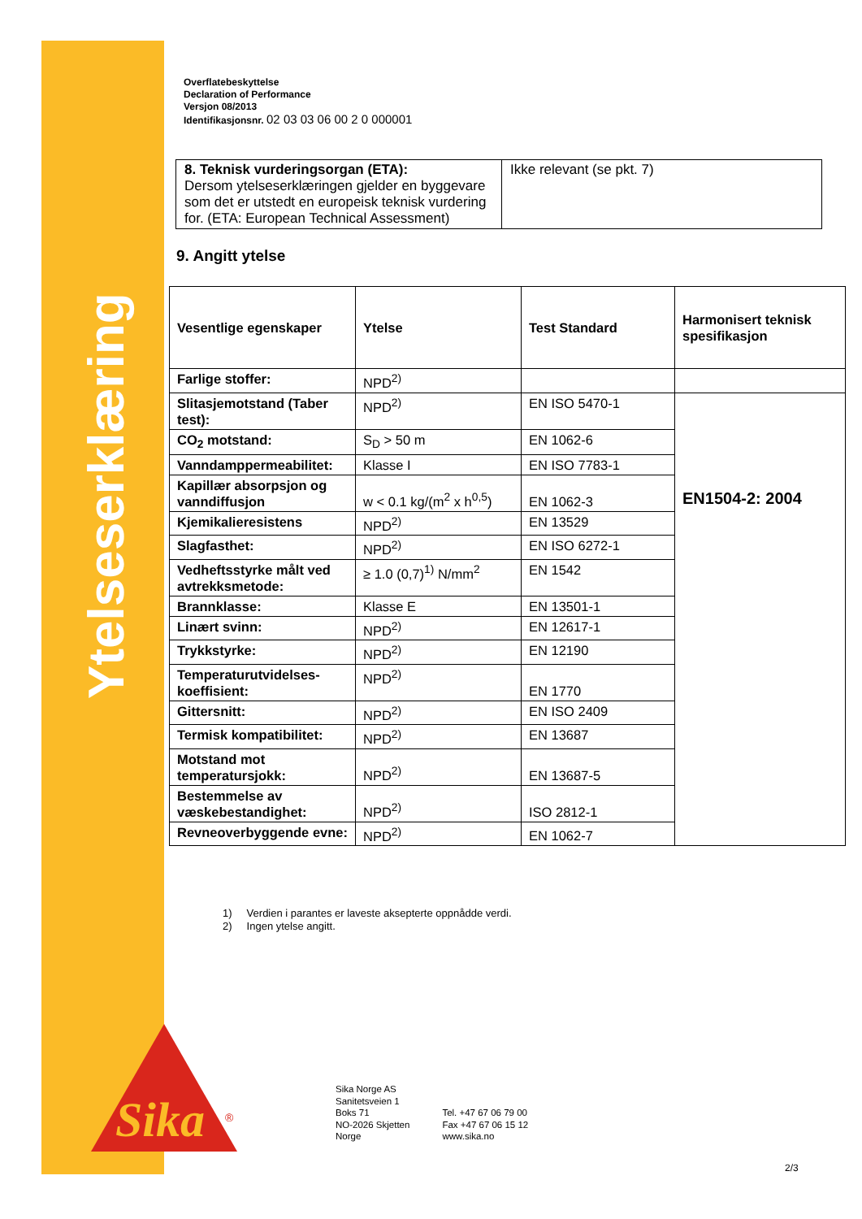Ytelseserklæring
Sika
®
Overflatebeskyttelse
Declaration of Performance
Versjon 08/2013
Identifikasjonsnr. 02 03 03 06 00 2 0 000001
| 8. Teknisk vurderingsorgan (ETA): Dersom ytelseserklæringen gjelder en byggevare som det er utstedt en europeisk teknisk vurdering for. (ETA: European Technical Assessment) | Ikke relevant (se pkt. 7) |
9. Angitt ytelse
| Vesentlige egenskaper | Ytelse | Test Standard | Harmonisert teknisk spesifikasjon |
| --- | --- | --- | --- |
| Farlige stoffer: | NPD<sup>2)</sup> | | |
| Slitasjemotstand (Taber test): | NPD<sup>2)</sup> | EN ISO 5470-1 | EN1504-2: 2004 |
| CO<sub>2</sub> motstand: | S<sub>D</sub> > 50 m | EN 1062-6 | |
| Vanndamppermeabilitet: | Klasse I | EN ISO 7783-1 | |
| Kapillær absorpsjon og vanndiffusjon | w < 0.1 kg/(m<sup>2</sup> x h<sup>0,5</sup>) | EN 1062-3 | |
| Kjemikalieresistens | NPD<sup>2)</sup> | EN 13529 | |
| Slagfasthet: | NPD<sup>2)</sup> | EN ISO 6272-1 | |
| Vedheftsstyrke målt ved avtrekksmetode: | ≥ 1.0 (0,7)<sup>1)</sup> N/mm<sup>2</sup> | EN 1542 | |
| Brannklasse: | Klasse E | EN 13501-1 | |
| Linært svinn: | NPD<sup>2)</sup> | EN 12617-1 | |
| Trykkstyrke: | NPD<sup>2)</sup> | EN 12190 | |
| Temperaturutvidelses-koeffisient: | NPD<sup>2)</sup> | EN 1770 | |
| Gittersnitt: | NPD<sup>2)</sup> | EN ISO 2409 | |
| Termisk kompatibilitet: | NPD<sup>2)</sup> | EN 13687 | |
| Motstand mot temperatursjokk: | NPD<sup>2)</sup> | EN 13687-5 | |
| Bestemmelse av væskebestandighet: | NPD<sup>2)</sup> | ISO 2812-1 | |
| Revneoverbyggende evne: | NPD<sup>2)</sup> | EN 1062-7 | |
1) Verdien i parantes er laveste aksepterte oppnådde verdi.
2) Ingen ytelse angitt.
Sika Norge AS
Sanitetsveien 1
Boks 71
NO-2026 Skjetten
Norge
Tel. +47 67 06 79 00
Fax +47 67 06 15 12
www.sika.no
2/3